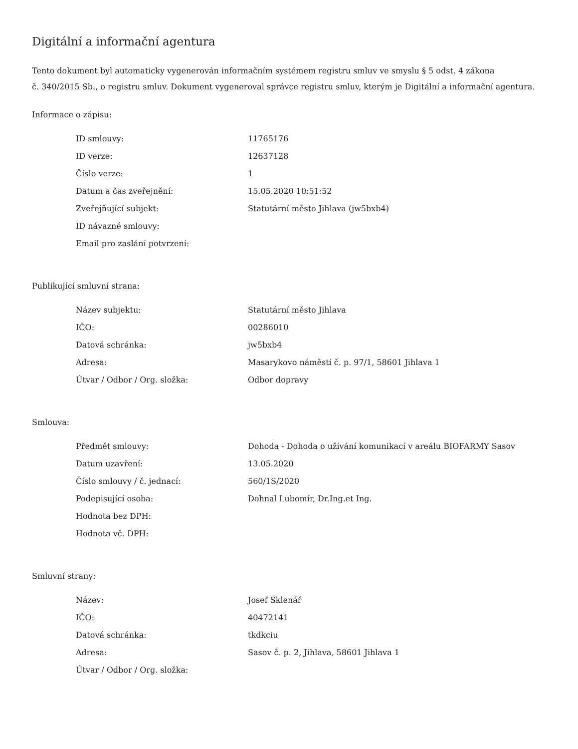Digitální a informační agentura
Tento dokument byl automaticky vygenerován informačním systémem registru smluv ve smyslu § 5 odst. 4 zákona
č. 340/2015 Sb., o registru smluv. Dokument vygeneroval správce registru smluv, kterým je Digitální a informační agentura.
Informace o zápisu:
| ID smlouvy: | 11765176 |
| ID verze: | 12637128 |
| Číslo verze: | 1 |
| Datum a čas zveřejnění: | 15.05.2020 10:51:52 |
| Zveřejňující subjekt: | Statutární město Jihlava (jw5bxb4) |
| ID návazné smlouvy: | |
| Email pro zaslání potvrzení: | |
Publikující smluvní strana:
| Název subjektu: | Statutární město Jihlava |
| IČO: | 00286010 |
| Datová schránka: | jw5bxb4 |
| Adresa: | Masarykovo náměstí č. p. 97/1, 58601 Jihlava 1 |
| Útvar / Odbor / Org. složka: | Odbor dopravy |
Smlouva:
| Předmět smlouvy: | Dohoda - Dohoda o užívání komunikací v areálu BIOFARMY Sasov |
| Datum uzavření: | 13.05.2020 |
| Číslo smlouvy / č. jednací: | 560/1S/2020 |
| Podepisující osoba: | Dohnal Lubomír, Dr.Ing.et Ing. |
| Hodnota bez DPH: | |
| Hodnota vč. DPH: | |
Smluvní strany:
| Název: | Josef Sklenář |
| IČO: | 40472141 |
| Datová schránka: | tkdkciu |
| Adresa: | Sasov č. p. 2, Jihlava, 58601 Jihlava 1 |
| Útvar / Odbor / Org. složka: | |